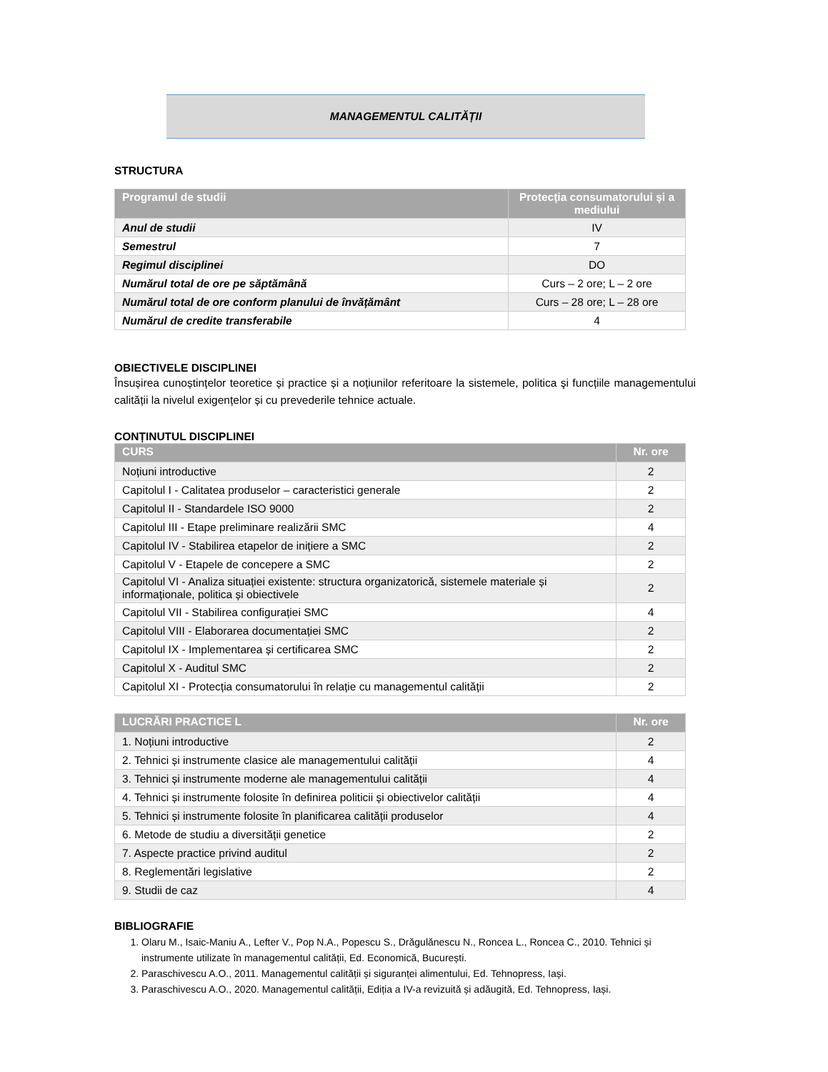MANAGEMENTUL CALITĂȚII
STRUCTURA
| Programul de studii | Protecția consumatorului și a mediului |
| --- | --- |
| Anul de studii | IV |
| Semestrul | 7 |
| Regimul disciplinei | DO |
| Numărul total de ore pe săptămână | Curs – 2 ore; L – 2 ore |
| Numărul total de ore conform planului de învățământ | Curs – 28 ore; L – 28 ore |
| Numărul de credite transferabile | 4 |
OBIECTIVELE DISCIPLINEI
Însușirea cunoștințelor teoretice și practice și a noțiunilor referitoare la sistemele, politica şi funcțiile managementului calității la nivelul exigențelor și cu prevederile tehnice actuale.
CONȚINUTUL DISCIPLINEI
| CURS | Nr. ore |
| --- | --- |
| Noțiuni introductive | 2 |
| Capitolul I - Calitatea produselor – caracteristici generale | 2 |
| Capitolul II - Standardele ISO 9000 | 2 |
| Capitolul III - Etape preliminare realizării SMC | 4 |
| Capitolul IV - Stabilirea etapelor de inițiere a SMC | 2 |
| Capitolul V - Etapele de concepere a SMC | 2 |
| Capitolul VI - Analiza situației existente: structura organizatorică, sistemele materiale și informaționale, politica și obiectivele | 2 |
| Capitolul VII - Stabilirea configurației SMC | 4 |
| Capitolul VIII - Elaborarea documentației SMC | 2 |
| Capitolul IX - Implementarea și certificarea SMC | 2 |
| Capitolul X - Auditul SMC | 2 |
| Capitolul XI - Protecția consumatorului în relație cu managementul calității | 2 |
| LUCRĂRI PRACTICE L | Nr. ore |
| --- | --- |
| 1. Noțiuni introductive | 2 |
| 2. Tehnici și instrumente clasice ale managementului calității | 4 |
| 3. Tehnici și instrumente moderne ale managementului calității | 4 |
| 4. Tehnici și instrumente folosite în definirea politicii și obiectivelor calității | 4 |
| 5. Tehnici și instrumente folosite în planificarea calității produselor | 4 |
| 6. Metode de studiu a diversității genetice | 2 |
| 7. Aspecte practice privind auditul | 2 |
| 8. Reglementări legislative | 2 |
| 9. Studii de caz | 4 |
BIBLIOGRAFIE
1. Olaru M., Isaic-Maniu A., Lefter V., Pop N.A., Popescu S., Drăgulănescu N., Roncea L., Roncea C., 2010. Tehnici și instrumente utilizate în managementul calității, Ed. Economică, București.
2. Paraschivescu A.O., 2011. Managementul calității și siguranței alimentului, Ed. Tehnopress, Iași.
3. Paraschivescu A.O., 2020. Managementul calității, Ediția a IV-a revizuită și adăugită, Ed. Tehnopress, Iași.